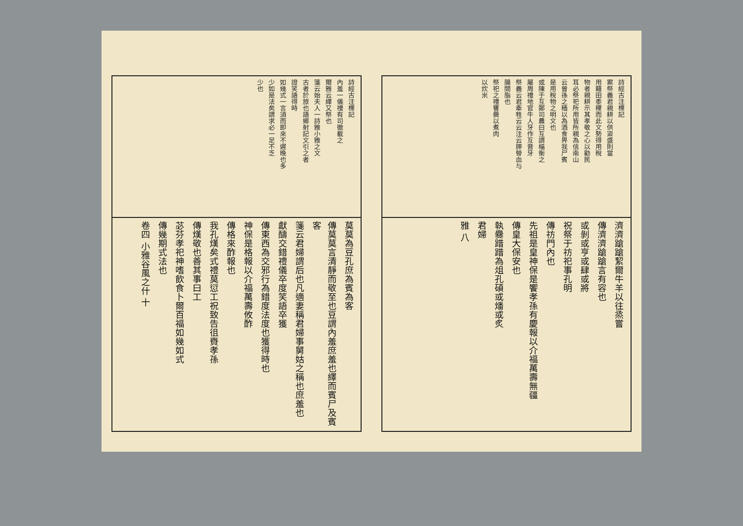詩經古注標記
內羞一儀禮有司徹載之
爾雅云繹又祭也
箋云始夫人一詩雅小雅之文
古者於旅也語鄉射記文引之者
證笑語得時
如幾式一言須而即來不遲晚也多
少如是法矣謂求必一足不乏
少也
莫莫為豆孔庶為賓為客
傳莫莫言清靜而敬至也豆謂內羞庶羞也繹而賓尸及賓客
箋云君婦謂后也凡適妻稱君婦事舅姑之稱也庶羞也
獻醻交錯禮儀卒度笑語卒獲
傳東西為交邪行為錯度法度也獲得時也
神保是格報以介福萬壽攸酢
傳格來酢報也
我孔熯矣式禮莫愆工祝致告徂賚孝孫
傳熯敬也善其事曰工
苾芬孝祀神嗜飲食卜爾百福如幾如式
傳幾期式法也
卷四 小雅谷風之什 十
詩經古注標記
案祭義君親耕以供粢盛則當
用籍田黍稷而此文勢得用稅
物者親耕示其孝敬之心以勸民
耳必祭祀所用皆所親為信南山
云曾孫之穡以為酒食畀我尸賓
是用稅物之明文也
或陳于互鄭司農曰互謂楅衡之
屬周禮地官牛人牙作互音牙
祭義云君牽牲云云注云膟膋血与
腸間脂也
祭祀之禮饔爨以煮肉
以炊米
濟濟蹌蹌絜爾牛羊以往烝嘗
傳濟濟蹌蹌言有容也
或剝或亨或肆或將
祝祭于祊祀事孔明
傳祊門內也
先祖是皇神保是饗孝孫有慶報以介福萬壽無疆
傳皇大保安也
執爨踖踖為俎孔碩或燔或炙
君婦
雅 八